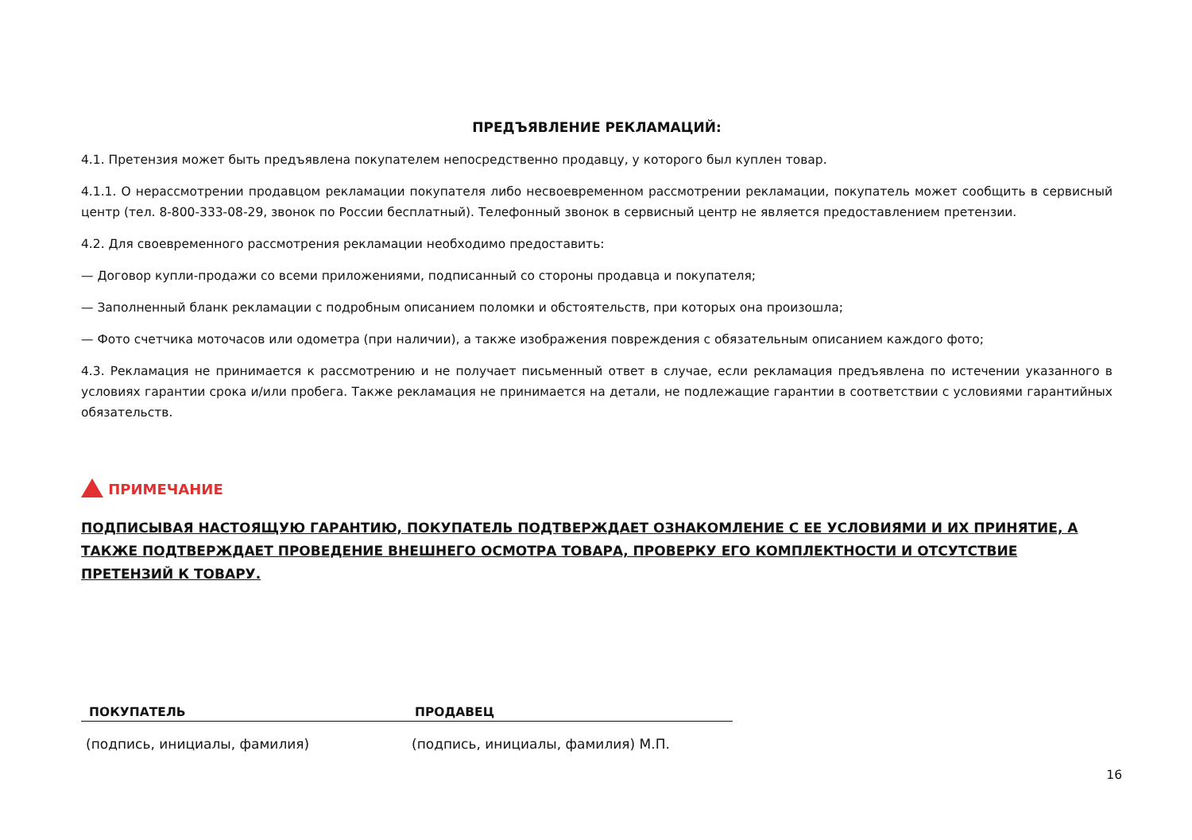ПРЕДЪЯВЛЕНИЕ РЕКЛАМАЦИЙ:
4.1. Претензия может быть предъявлена покупателем непосредственно продавцу, у которого был куплен товар.
4.1.1. О нерассмотрении продавцом рекламации покупателя либо несвоевременном рассмотрении рекламации, покупатель может сообщить в сервисный центр (тел. 8-800-333-08-29, звонок по России бесплатный). Телефонный звонок в сервисный центр не является предоставлением претензии.
4.2. Для своевременного рассмотрения рекламации необходимо предоставить:
— Договор купли-продажи со всеми приложениями, подписанный со стороны продавца и покупателя;
— Заполненный бланк рекламации с подробным описанием поломки и обстоятельств, при которых она произошла;
— Фото счетчика моточасов или одометра (при наличии), а также изображения повреждения с обязательным описанием каждого фото;
4.3. Рекламация не принимается к рассмотрению и не получает письменный ответ в случае, если рекламация предъявлена по истечении указанного в условиях гарантии срока и/или пробега. Также рекламация не принимается на детали, не подлежащие гарантии в соответствии с условиями гарантийных обязательств.
ПРИМЕЧАНИЕ
ПОДПИСЫВАЯ НАСТОЯЩУЮ ГАРАНТИЮ, ПОКУПАТЕЛЬ ПОДТВЕРЖДАЕТ ОЗНАКОМЛЕНИЕ С ЕЕ УСЛОВИЯМИ И ИХ ПРИНЯТИЕ, А ТАКЖЕ ПОДТВЕРЖДАЕТ ПРОВЕДЕНИЕ ВНЕШНЕГО ОСМОТРА ТОВАРА, ПРОВЕРКУ ЕГО КОМПЛЕКТНОСТИ И ОТСУТСТВИЕ ПРЕТЕНЗИЙ К ТОВАРУ.
ПОКУПАТЕЛЬ
(подпись, инициалы, фамилия)
ПРОДАВЕЦ
(подпись, инициалы, фамилия) М.П.
16